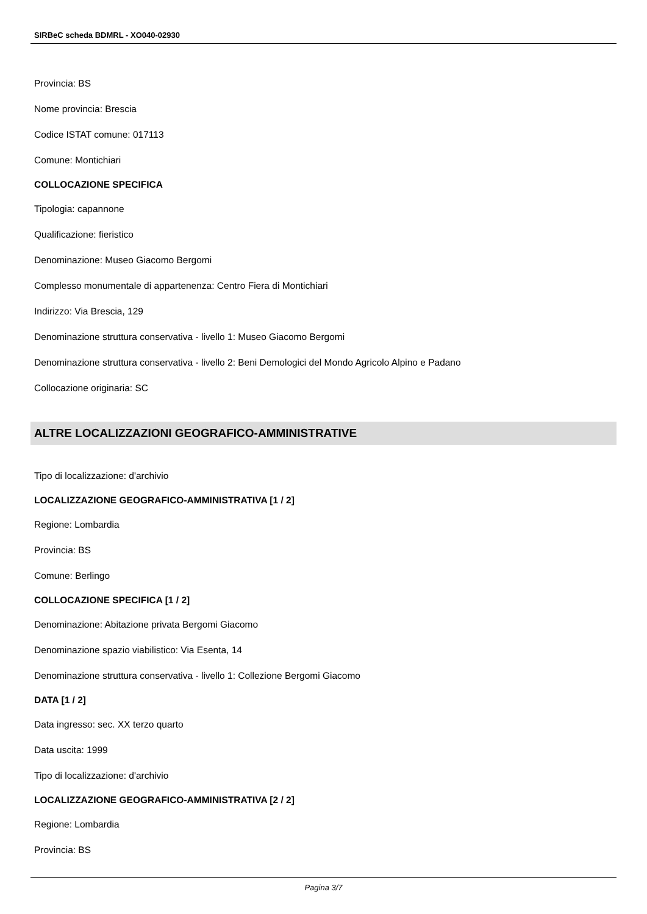SIRBeC scheda BDMRL - XO040-02930
Provincia: BS
Nome provincia: Brescia
Codice ISTAT comune: 017113
Comune: Montichiari
COLLOCAZIONE SPECIFICA
Tipologia: capannone
Qualificazione: fieristico
Denominazione: Museo Giacomo Bergomi
Complesso monumentale di appartenenza: Centro Fiera di Montichiari
Indirizzo: Via Brescia, 129
Denominazione struttura conservativa - livello 1: Museo Giacomo Bergomi
Denominazione struttura conservativa - livello 2: Beni Demologici del Mondo Agricolo Alpino e Padano
Collocazione originaria: SC
ALTRE LOCALIZZAZIONI GEOGRAFICO-AMMINISTRATIVE
Tipo di localizzazione: d'archivio
LOCALIZZAZIONE GEOGRAFICO-AMMINISTRATIVA [1 / 2]
Regione: Lombardia
Provincia: BS
Comune: Berlingo
COLLOCAZIONE SPECIFICA [1 / 2]
Denominazione: Abitazione privata Bergomi Giacomo
Denominazione spazio viabilistico: Via Esenta, 14
Denominazione struttura conservativa - livello 1: Collezione Bergomi Giacomo
DATA [1 / 2]
Data ingresso: sec. XX terzo quarto
Data uscita: 1999
Tipo di localizzazione: d'archivio
LOCALIZZAZIONE GEOGRAFICO-AMMINISTRATIVA [2 / 2]
Regione: Lombardia
Provincia: BS
Pagina 3/7